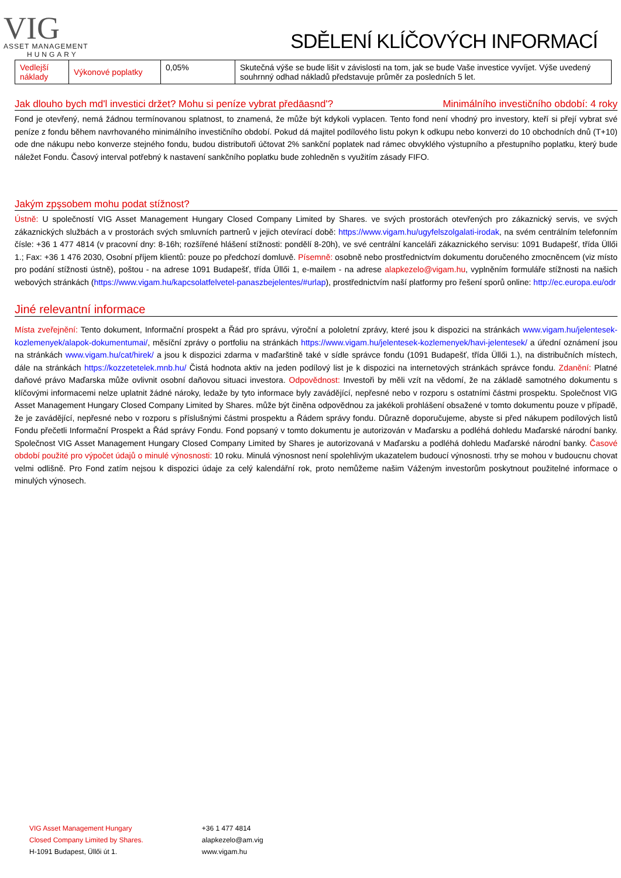VIG
ASSET MANAGEMENT
HUNGARY
SDĚLENÍ KLÍČOVÝCH INFORMACÍ
| Vedlejší náklady | Výkonové poplatky | 0,05% | Skutečná výše se bude lišit v závislosti na tom, jak se bude Vaše investice vyvíjet. Výše uvedený souhrnný odhad nákladů představuje průměr za posledních 5 let. |
Jak dlouho bych md'l investici držet? Mohu si peníze vybrat předāasnd'? Minimálního investičního období: 4 roky
Fond je otevřený, nemá žádnou termínovanou splatnost, to znamená, že může být kdykoli vyplacen. Tento fond není vhodný pro investory, kteří si přejí vybrat své peníze z fondu během navrhovaného minimálního investičního období. Pokud dá majitel podílového listu pokyn k odkupu nebo konverzi do 10 obchodních dnů (T+10) ode dne nákupu nebo konverze stejného fondu, budou distributoři účtovat 2% sankční poplatek nad rámec obvyklého výstupního a přestupního poplatku, který bude náležet Fondu. Časový interval potřebný k nastavení sankčního poplatku bude zohledněn s využitím zásady FIFO.
Jakým zpşsobem mohu podat stížnost?
Ústně: U společností VIG Asset Management Hungary Closed Company Limited by Shares. ve svých prostorách otevřených pro zákaznický servis, ve svých zákaznických službách a v prostorách svých smluvních partnerů v jejich otevírací době: https://www.vigam.hu/ugyfelszolgalati-irodak, na svém centrálním telefonním čísle: +36 1 477 4814 (v pracovní dny: 8-16h; rozšířené hlášení stížnosti: pondělí 8-20h), ve své centrální kanceláři zákaznického servisu: 1091 Budapešť, třída Üllői 1.; Fax: +36 1 476 2030, Osobní příjem klientů: pouze po předchozí domluvě. Písemně: osobně nebo prostřednictvím dokumentu doručeného zmocněncem (viz místo pro podání stížnosti ústně), poštou - na adrese 1091 Budapešť, třída Üllői 1, e-mailem - na adrese alapkezelo@vigam.hu, vyplněním formuláře stížnosti na našich webových stránkách (https://www.vigam.hu/kapcsolatfelvetel-panaszbejelentes/#urlap), prostřednictvím naší platformy pro řešení sporů online: http://ec.europa.eu/odr
Jiné relevantní informace
Místa zveřejnění: Tento dokument, Informační prospekt a Řád pro správu, výroční a pololetní zprávy, které jsou k dispozici na stránkách www.vigam.hu/jelentesek-kozlemenyek/alapok-dokumentumai/, měsíční zprávy o portfoliu na stránkách https://www.vigam.hu/jelentesek-kozlemenyek/havi-jelentesek/ a úřední oznámení jsou na stránkách www.vigam.hu/cat/hirek/ a jsou k dispozici zdarma v maďarštině také v sídle správce fondu (1091 Budapešť, třída Üllői 1.), na distribučních místech, dále na stránkách https://kozzetetelek.mnb.hu/ Čistá hodnota aktiv na jeden podílový list je k dispozici na internetových stránkách správce fondu. Zdanění: Platné daňové právo Maďarska může ovlivnit osobní daňovou situaci investora. Odpovědnost: Investoři by měli vzít na vědomí, že na základě samotného dokumentu s klíčovými informacemi nelze uplatnit žádné nároky, ledaže by tyto informace byly zavádějící, nepřesné nebo v rozporu s ostatními částmi prospektu. Společnost VIG Asset Management Hungary Closed Company Limited by Shares. může být činěna odpovědnou za jakékoli prohlášení obsažené v tomto dokumentu pouze v případě, že je zavádějící, nepřesné nebo v rozporu s příslušnými částmi prospektu a Řádem správy fondu. Důrazně doporučujeme, abyste si před nákupem podílových listů Fondu přečetli Informační Prospekt a Řád správy Fondu. Fond popsaný v tomto dokumentu je autorizován v Maďarsku a podléhá dohledu Maďarské národní banky. Společnost VIG Asset Management Hungary Closed Company Limited by Shares je autorizovaná v Maďarsku a podléhá dohledu Maďarské národní banky. Časové období použité pro výpočet údajů o minulé výnosnosti: 10 roku. Minulá výnosnost není spolehlivým ukazatelem budoucí výnosnosti. trhy se mohou v budoucnu chovat velmi odlišně. Pro Fond zatím nejsou k dispozici údaje za celý kalendářní rok, proto nemůžeme našim Váženým investorům poskytnout použitelné informace o minulých výnosech.
VIG Asset Management Hungary
Closed Company Limited by Shares.
H-1091 Budapest, Üllői út 1.
+36 1 477 4814
alapkezelo@am.vig
www.vigam.hu